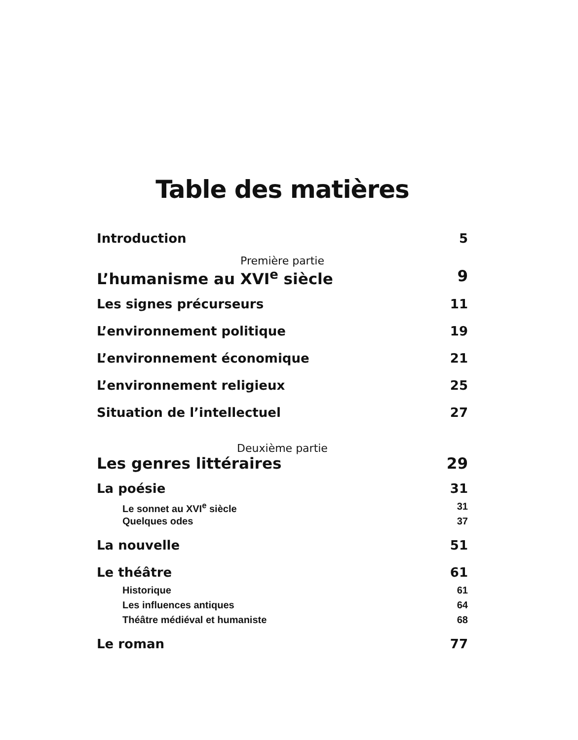Table des matières
Introduction 5
Première partie
L’humanisme au XVI<sup>e</sup> siècle 9
Les signes précurseurs 11
L’environnement politique 19
L’environnement économique 21
L’environnement religieux 25
Situation de l’intellectuel 27
Deuxième partie
Les genres littéraires 29
La poésie 31
Le sonnet au XVI<sup>e</sup> siècle 31
Quelques odes 37
La nouvelle 51
Le théâtre 61
Historique 61
Les influences antiques 64
Théâtre médiéval et humaniste 68
Le roman 77